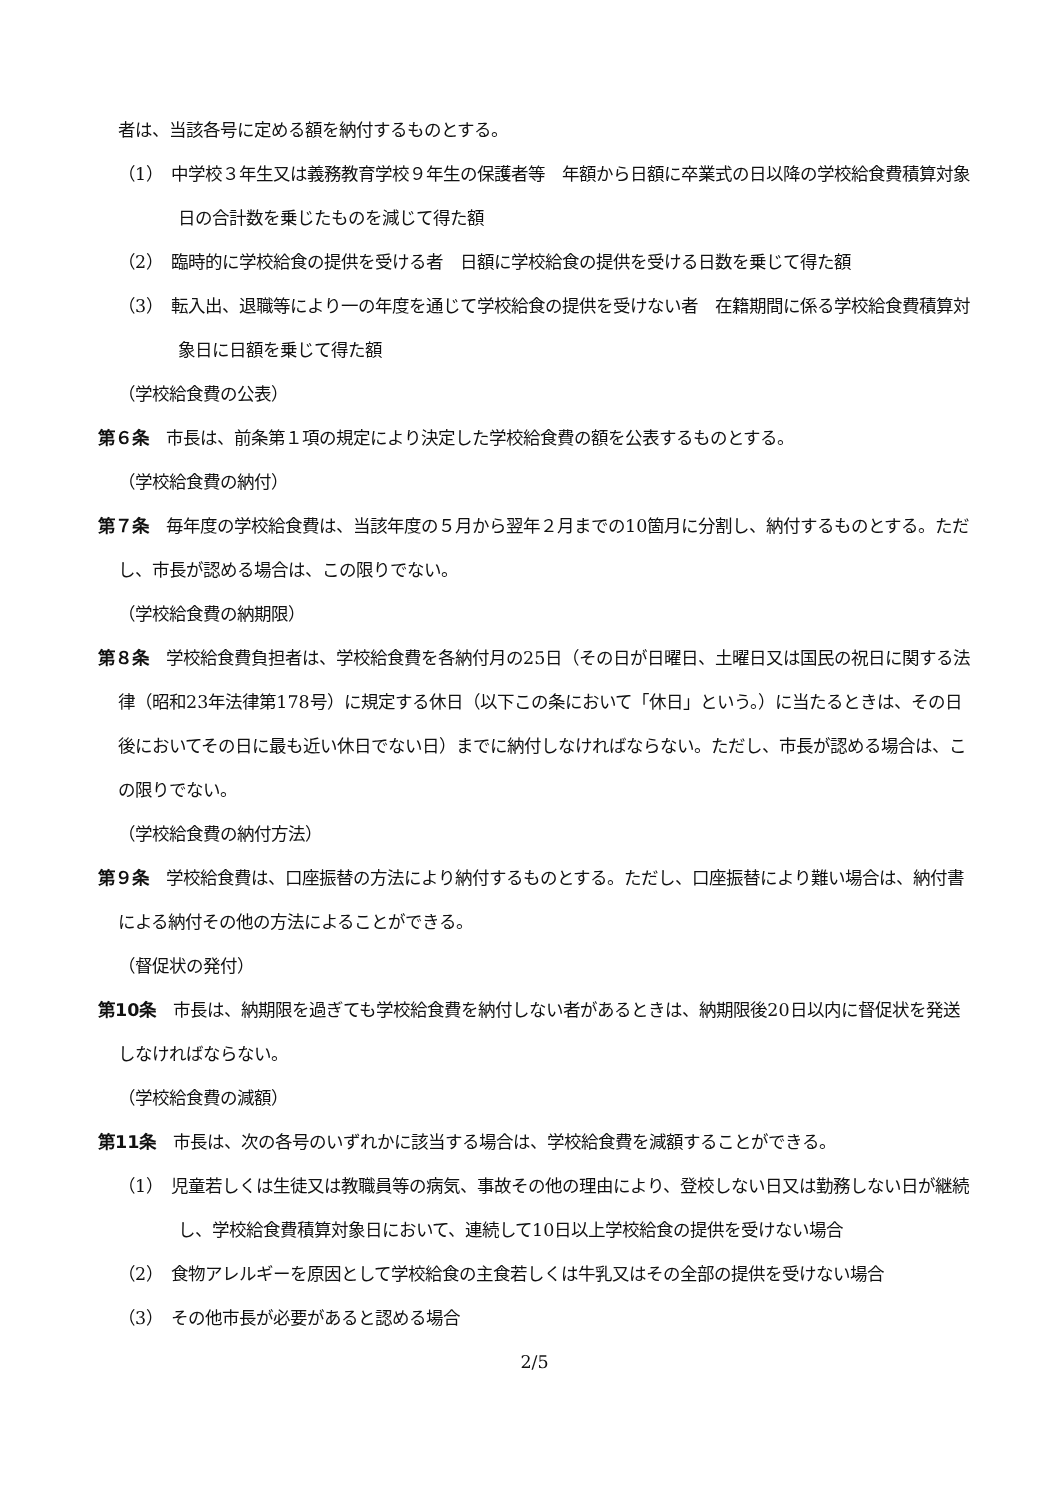者は、当該各号に定める額を納付するものとする。
（1）　中学校３年生又は義務教育学校９年生の保護者等　年額から日額に卒業式の日以降の学校給食費積算対象日の合計数を乗じたものを減じて得た額
（2）　臨時的に学校給食の提供を受ける者　日額に学校給食の提供を受ける日数を乗じて得た額
（3）　転入出、退職等により一の年度を通じて学校給食の提供を受けない者　在籍期間に係る学校給食費積算対象日に日額を乗じて得た額
（学校給食費の公表）
第６条　市長は、前条第１項の規定により決定した学校給食費の額を公表するものとする。
（学校給食費の納付）
第７条　毎年度の学校給食費は、当該年度の５月から翌年２月までの10箇月に分割し、納付するものとする。ただし、市長が認める場合は、この限りでない。
（学校給食費の納期限）
第８条　学校給食費負担者は、学校給食費を各納付月の25日（その日が日曜日、土曜日又は国民の祝日に関する法律（昭和23年法律第178号）に規定する休日（以下この条において「休日」という。）に当たるときは、その日後においてその日に最も近い休日でない日）までに納付しなければならない。ただし、市長が認める場合は、この限りでない。
（学校給食費の納付方法）
第９条　学校給食費は、口座振替の方法により納付するものとする。ただし、口座振替により難い場合は、納付書による納付その他の方法によることができる。
（督促状の発付）
第10条　市長は、納期限を過ぎても学校給食費を納付しない者があるときは、納期限後20日以内に督促状を発送しなければならない。
（学校給食費の減額）
第11条　市長は、次の各号のいずれかに該当する場合は、学校給食費を減額することができる。
（1）　児童若しくは生徒又は教職員等の病気、事故その他の理由により、登校しない日又は勤務しない日が継続し、学校給食費積算対象日において、連続して10日以上学校給食の提供を受けない場合
（2）　食物アレルギーを原因として学校給食の主食若しくは牛乳又はその全部の提供を受けない場合
（3）　その他市長が必要があると認める場合
2/5